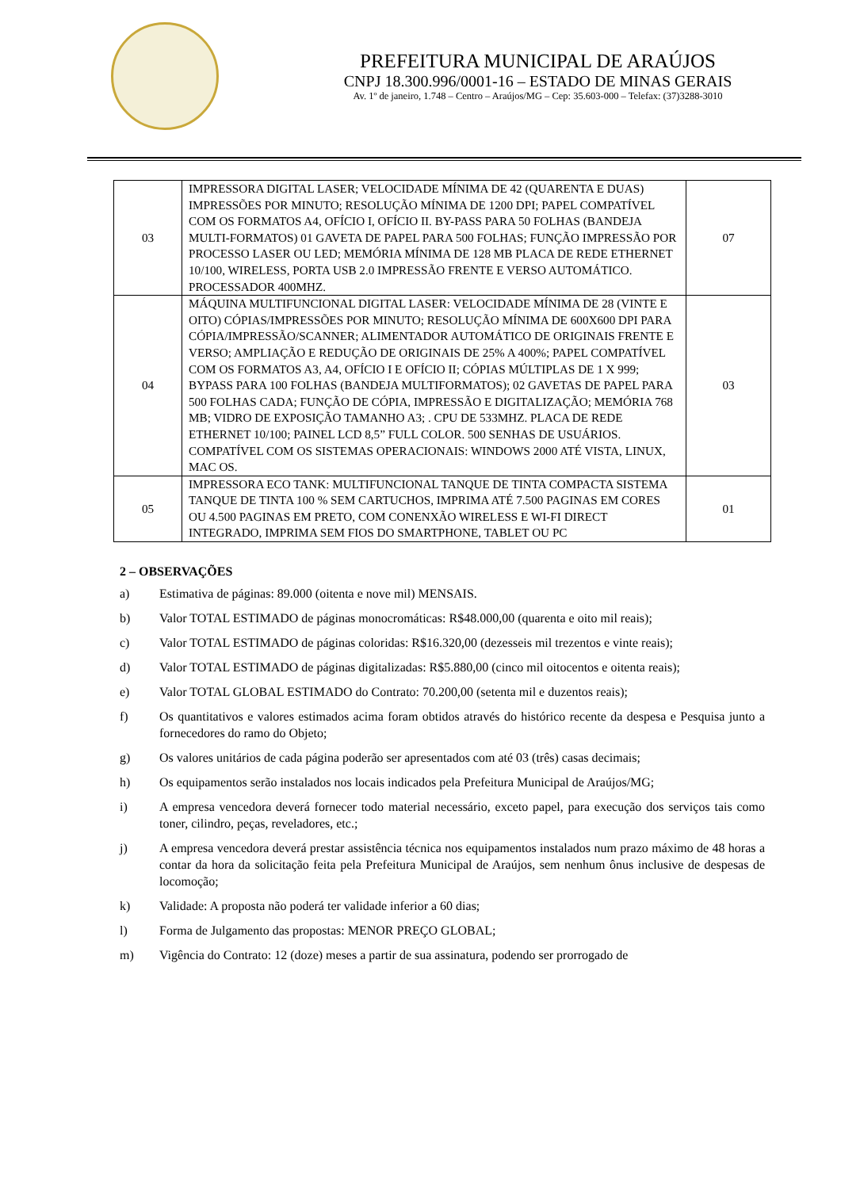PREFEITURA MUNICIPAL DE ARAÚJOS
CNPJ 18.300.996/0001-16 – ESTADO DE MINAS GERAIS
Av. 1º de janeiro, 1.748 – Centro – Araújos/MG – Cep: 35.603-000 – Telefax: (37)3288-3010
| 03 | IMPRESSORA DIGITAL LASER; VELOCIDADE MÍNIMA DE 42 (QUARENTA E DUAS) IMPRESSÕES POR MINUTO; RESOLUÇÃO MÍNIMA DE 1200 DPI; PAPEL COMPATÍVEL COM OS FORMATOS A4, OFÍCIO I, OFÍCIO II. BY-PASS PARA 50 FOLHAS (BANDEJA MULTI-FORMATOS) 01 GAVETA DE PAPEL PARA 500 FOLHAS; FUNÇÃO IMPRESSÃO POR PROCESSO LASER OU LED; MEMÓRIA MÍNIMA DE 128 MB PLACA DE REDE ETHERNET 10/100, WIRELESS, PORTA USB 2.0 IMPRESSÃO FRENTE E VERSO AUTOMÁTICO. PROCESSADOR 400MHZ. | 07 |
| 04 | MÁQUINA MULTIFUNCIONAL DIGITAL LASER: VELOCIDADE MÍNIMA DE 28 (VINTE E OITO) CÓPIAS/IMPRESSÕES POR MINUTO; RESOLUÇÃO MÍNIMA DE 600X600 DPI PARA CÓPIA/IMPRESSÃO/SCANNER; ALIMENTADOR AUTOMÁTICO DE ORIGINAIS FRENTE E VERSO; AMPLIAÇÃO E REDUÇÃO DE ORIGINAIS DE 25% A 400%; PAPEL COMPATÍVEL COM OS FORMATOS A3, A4, OFÍCIO I E OFÍCIO II; CÓPIAS MÚLTIPLAS DE 1 X 999; BYPASS PARA 100 FOLHAS (BANDEJA MULTIFORMATOS); 02 GAVETAS DE PAPEL PARA 500 FOLHAS CADA; FUNÇÃO DE CÓPIA, IMPRESSÃO E DIGITALIZAÇÃO; MEMÓRIA 768 MB; VIDRO DE EXPOSIÇÃO TAMANHO A3; . CPU DE 533MHZ. PLACA DE REDE ETHERNET 10/100; PAINEL LCD 8,5” FULL COLOR. 500 SENHAS DE USUÁRIOS. COMPATÍVEL COM OS SISTEMAS OPERACIONAIS: WINDOWS 2000 ATÉ VISTA, LINUX, MAC OS. | 03 |
| 05 | IMPRESSORA ECO TANK: MULTIFUNCIONAL TANQUE DE TINTA COMPACTA SISTEMA TANQUE DE TINTA 100 % SEM CARTUCHOS, IMPRIMA ATÉ 7.500 PAGINAS EM CORES OU 4.500 PAGINAS EM PRETO, COM CONENXÃO WIRELESS E WI-FI DIRECT INTEGRADO, IMPRIMA SEM FIOS DO SMARTPHONE, TABLET OU PC | 01 |
2 – OBSERVAÇÕES
a) Estimativa de páginas: 89.000 (oitenta e nove mil) MENSAIS.
b) Valor TOTAL ESTIMADO de páginas monocromáticas: R$48.000,00 (quarenta e oito mil reais);
c) Valor TOTAL ESTIMADO de páginas coloridas: R$16.320,00 (dezesseis mil trezentos e vinte reais);
d) Valor TOTAL ESTIMADO de páginas digitalizadas: R$5.880,00 (cinco mil oitocentos e oitenta reais);
e) Valor TOTAL GLOBAL ESTIMADO do Contrato: 70.200,00 (setenta mil e duzentos reais);
f) Os quantitativos e valores estimados acima foram obtidos através do histórico recente da despesa e Pesquisa junto a fornecedores do ramo do Objeto;
g) Os valores unitários de cada página poderão ser apresentados com até 03 (três) casas decimais;
h) Os equipamentos serão instalados nos locais indicados pela Prefeitura Municipal de Araújos/MG;
i) A empresa vencedora deverá fornecer todo material necessário, exceto papel, para execução dos serviços tais como toner, cilindro, peças, reveladores, etc.;
j) A empresa vencedora deverá prestar assistência técnica nos equipamentos instalados num prazo máximo de 48 horas a contar da hora da solicitação feita pela Prefeitura Municipal de Araújos, sem nenhum ônus inclusive de despesas de locomoção;
k) Validade: A proposta não poderá ter validade inferior a 60 dias;
l) Forma de Julgamento das propostas: MENOR PREÇO GLOBAL;
m) Vigência do Contrato: 12 (doze) meses a partir de sua assinatura, podendo ser prorrogado de